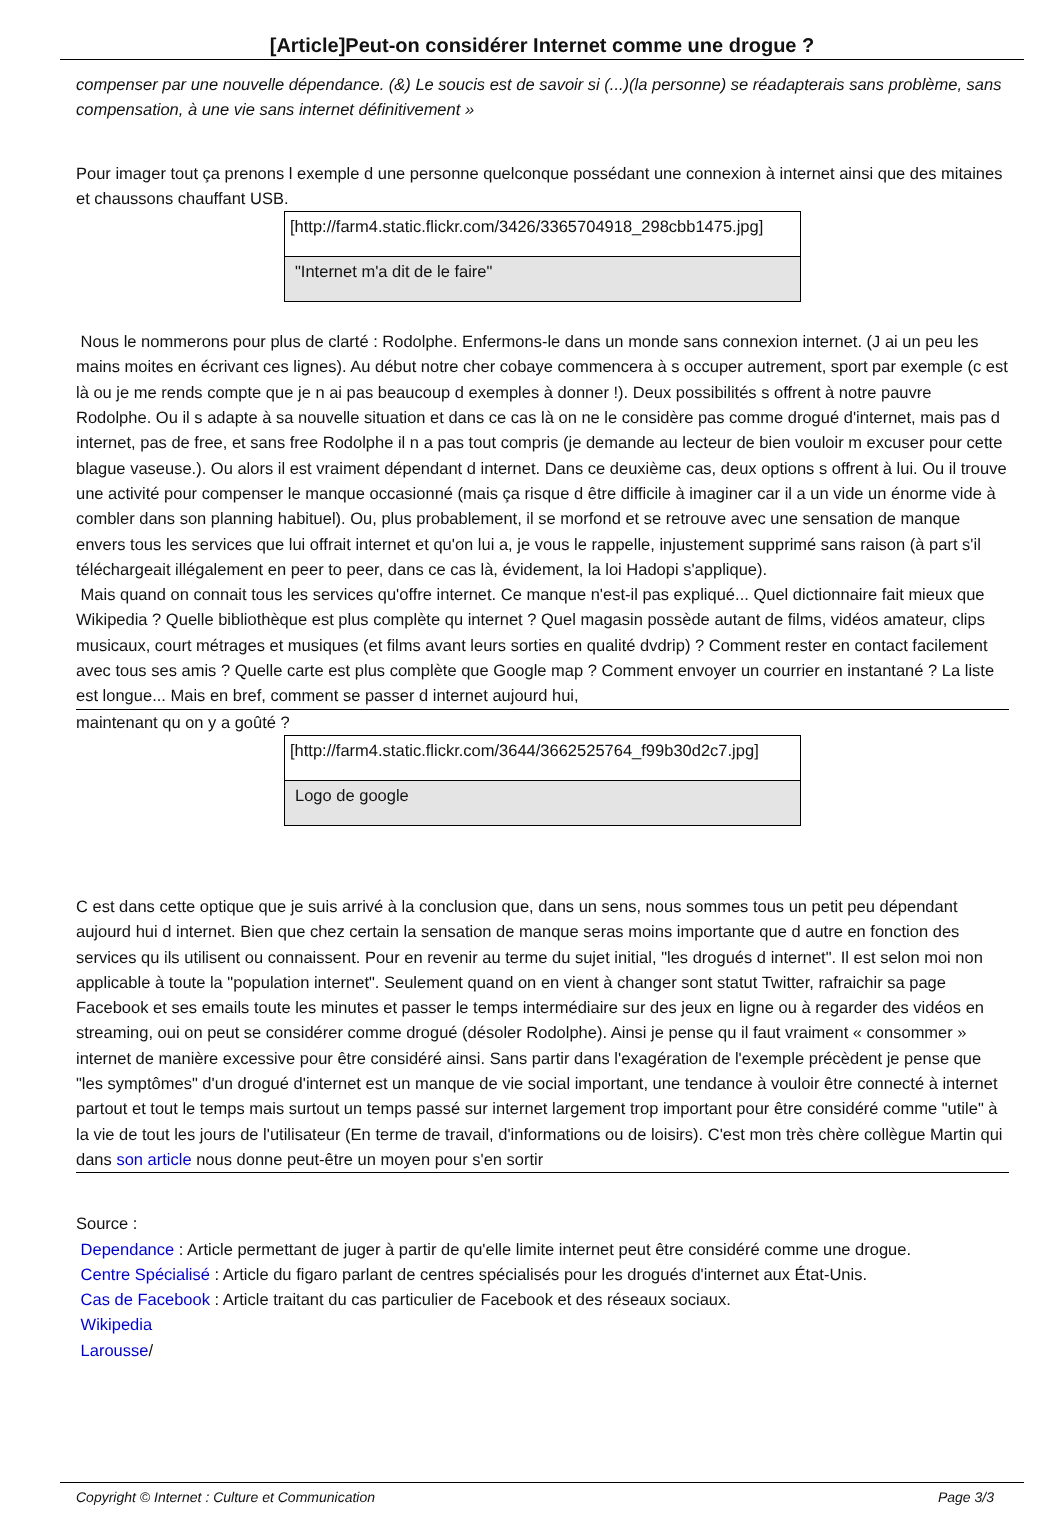[Article]Peut-on considérer Internet comme une drogue ?
compenser par une nouvelle dépendance. (&) Le soucis est de savoir si (...)(la personne) se réadapterais sans problème, sans compensation, à une vie sans internet définitivement »
Pour imager tout ça prenons l exemple d une personne quelconque possédant une connexion à internet ainsi que des mitaines et chaussons chauffant USB.
[http://farm4.static.flickr.com/3426/3365704918_298cbb1475.jpg]
"Internet m'a dit de le faire"
Nous le nommerons pour plus de clarté : Rodolphe. Enfermons-le dans un monde sans connexion internet. (J ai un peu les mains moites en écrivant ces lignes). Au début notre cher cobaye commencera à s occuper autrement, sport par exemple (c est là ou je me rends compte que je n ai pas beaucoup d exemples à donner !). Deux possibilités s offrent à notre pauvre Rodolphe. Ou il s adapte à sa nouvelle situation et dans ce cas là on ne le considère pas comme drogué d'internet, mais pas d internet, pas de free, et sans free Rodolphe il n a pas tout compris (je demande au lecteur de bien vouloir m excuser pour cette blague vaseuse.). Ou alors il est vraiment dépendant d internet. Dans ce deuxième cas, deux options s offrent à lui. Ou il trouve une activité pour compenser le manque occasionné (mais ça risque d être difficile à imaginer car il a un vide un énorme vide à combler dans son planning habituel). Ou, plus probablement, il se morfond et se retrouve avec une sensation de manque envers tous les services que lui offrait internet et qu'on lui a, je vous le rappelle, injustement supprimé sans raison (à part s'il téléchargeait illégalement en peer to peer, dans ce cas là, évidement, la loi Hadopi s'applique).
Mais quand on connait tous les services qu'offre internet. Ce manque n'est-il pas expliqué... Quel dictionnaire fait mieux que Wikipedia ? Quelle bibliothèque est plus complète qu internet ? Quel magasin possède autant de films, vidéos amateur, clips musicaux, court métrages et musiques (et films avant leurs sorties en qualité dvdrip) ? Comment rester en contact facilement avec tous ses amis ? Quelle carte est plus complète que Google map ? Comment envoyer un courrier en instantané ? La liste est longue... Mais en bref, comment se passer d internet aujourd hui,
maintenant qu on y a goûté ?
[http://farm4.static.flickr.com/3644/3662525764_f99b30d2c7.jpg]
Logo de google
C est dans cette optique que je suis arrivé à la conclusion que, dans un sens, nous sommes tous un petit peu dépendant aujourd hui d internet. Bien que chez certain la sensation de manque seras moins importante que d autre en fonction des services qu ils utilisent ou connaissent. Pour en revenir au terme du sujet initial, "les drogués d internet". Il est selon moi non applicable à toute la "population internet". Seulement quand on en vient à changer sont statut Twitter, rafraichir sa page Facebook et ses emails toute les minutes et passer le temps intermédiaire sur des jeux en ligne ou à regarder des vidéos en streaming, oui on peut se considérer comme drogué (désoler Rodolphe). Ainsi je pense qu il faut vraiment « consommer » internet de manière excessive pour être considéré ainsi. Sans partir dans l'exagération de l'exemple précèdent je pense que "les symptômes" d'un drogué d'internet est un manque de vie social important, une tendance à vouloir être connecté à internet partout et tout le temps mais surtout un temps passé sur internet largement trop important pour être considéré comme "utile" à la vie de tout les jours de l'utilisateur (En terme de travail, d'informations ou de loisirs). C'est mon très chère collègue Martin qui dans son article nous donne peut-être un moyen pour s'en sortir
Source :
Dependance : Article permettant de juger à partir de qu'elle limite internet peut être considéré comme une drogue.
Centre Spécialisé : Article du figaro parlant de centres spécialisés pour les drogués d'internet aux État-Unis.
Cas de Facebook : Article traitant du cas particulier de Facebook et des réseaux sociaux.
Wikipedia
Larousse/
Copyright © Internet : Culture et Communication Page 3/3